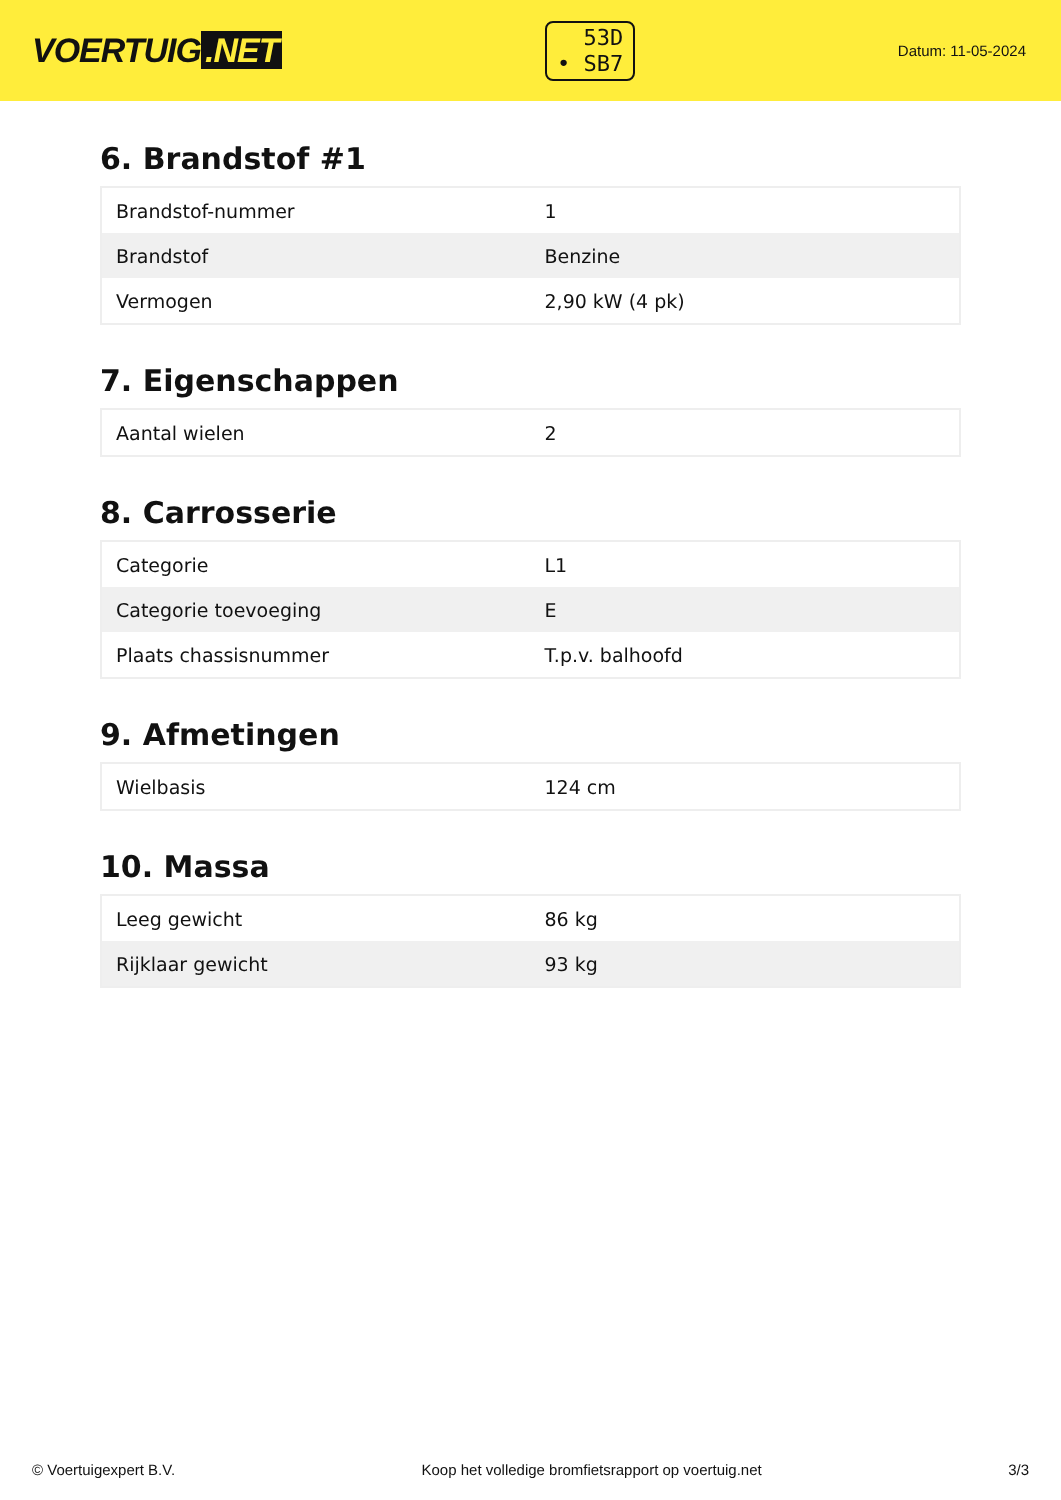VOERTUIG.NET
53D
• SB7
Datum: 11-05-2024
6. Brandstof #1
| Brandstof-nummer | 1 |
| Brandstof | Benzine |
| Vermogen | 2,90 kW (4 pk) |
7. Eigenschappen
| Aantal wielen | 2 |
8. Carrosserie
| Categorie | L1 |
| Categorie toevoeging | E |
| Plaats chassisnummer | T.p.v. balhoofd |
9. Afmetingen
| Wielbasis | 124 cm |
10. Massa
| Leeg gewicht | 86 kg |
| Rijklaar gewicht | 93 kg |
© Voertuigexpert B.V. Koop het volledige bromfietsrapport op voertuig.net 3/3